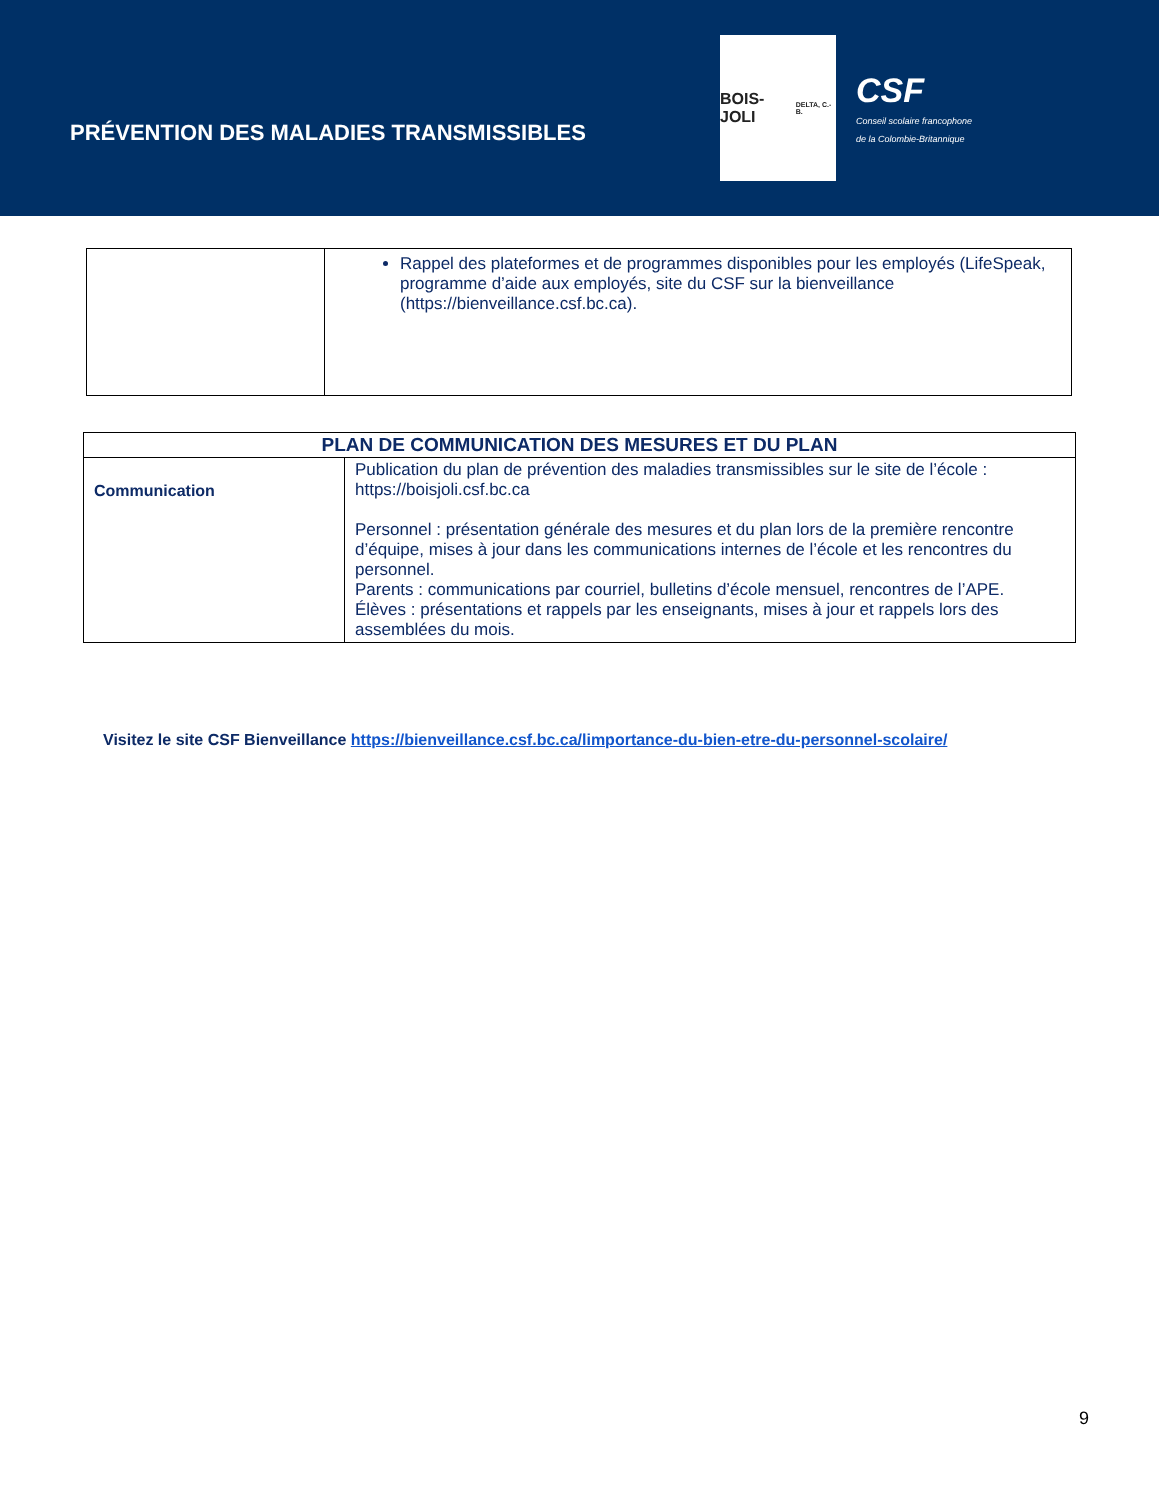PRÉVENTION DES MALADIES TRANSMISSIBLES
BOIS-JOLI
DELTA, C.-B.
CSF
Conseil scolaire francophone
de la Colombie-Britannique
| | Rappel des plateformes et de programmes disponibles pour les employés (LifeSpeak, programme d’aide aux employés, site du CSF sur la bienveillance (https://bienveillance.csf.bc.ca). |
| PLAN DE COMMUNICATION DES MESURES ET DU PLAN | |
| --- | --- |
| Communication | Publication du plan de prévention des maladies transmissibles sur le site de l’école : https://boisjoli.csf.bc.ca Personnel : présentation générale des mesures et du plan lors de la première rencontre d’équipe, mises à jour dans les communications internes de l’école et les rencontres du personnel. Parents : communications par courriel, bulletins d’école mensuel, rencontres de l’APE. Élèves : présentations et rappels par les enseignants, mises à jour et rappels lors des assemblées du mois. |
Visitez le site CSF Bienveillance https://bienveillance.csf.bc.ca/limportance-du-bien-etre-du-personnel-scolaire/
9